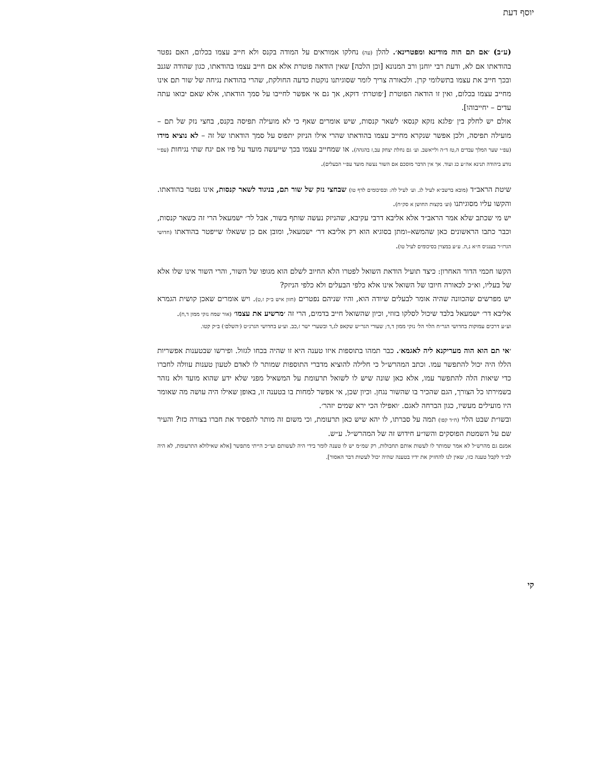יוסף דעת
(ע״ב) ׳אם תם הוה מודינא ומפטרינא׳. להלן (עה) נחלקו אמוראים על המודה בקנס ולא חייב עצמו בכלום, האם נפטר בהודאתו אם לא, ודעת רבי יוחנן ורב המנונא [וכן הלכה] שאין הודאה פוטרת אלא אם חייב עצמו בהודאתו, כגון שהודה שגנב ובכך חייב את עצמו בתשלומי קרן. ולכאורה צריך לומר שסוגיתנו נוקטת כדעה החולקת, שהרי בהודאת נגיחה של שור תם אינו מחייב עצמו בכלום, ואין זו הודאה הפוטרת [׳פוטרת׳ דוקא, אך גם אי אפשר לחייבו על סמך הודאתו, אלא שאם יבואו עתה עדים – יחייבוהו].
אולם יש לחלק בין ׳פלגא נזקא קנסא׳ לשאר קנסות, שיש אומרים שאף כי לא מועילה תפיסה בקנס, בחצי נזק של תם – מועילה תפיסה, ולכן אפשר שנקרא מחייב עצמו בהודאתו שהרי אילו הניזק יתפוס על סמך הודאתו של זה – לא נוציא מידו (עפ״י שער המלך עבדים ה,טז ד״ה ולייאשב. וע׳ גם נחלת יצחק עב,ז בהגהה). או שמחייב עצמו בכך שייעשה מועד על פיו אם יגח שתי נגיחות (עפ״י נודע ביהודה תנינא אה״ע כג ועוד. אך אין הדבר מוסכם אם השור נעשה מועד עפ״י הבעלים).
שיטת הראב״ד (מובא ברשב״א לעיל לג. וע׳ לעיל לה: ובסיכומים לדף טו) שבחצי נזק של שור תם, בניגוד לשאר קנסות, אינו נפטר בהודאתו. והקשו עליו מסוגיתנו (וע׳ בקצות החושן א סק״ח).
יש מי שכתב שלא אמר הראב״ד אלא אליבא דרבי עקיבא, שהניזק נעשה שותף בשור, אבל לר׳ ישמעאל הרי זה כשאר קנסות, וכבר כתבו הראשונים כאן שהמשא–ומתן בסוגיא הוא רק אליבא דר׳ ישמעאל, ומובן אם כן ששאלו שייפטר בהודאתו (חדושי הגרז״ר בענגיס ח״א נ,ה. ע״ע במצוין בסיכומים לעיל טו).
הקשו חכמי הדור האחרון: כיצד תועיל הודאת השואל לפטרו הלא החיוב לשלם הוא מגופו של השור, והרי השור אינו שלו אלא של בעליו, וא״כ לכאורה חיובו של השואל אינו אלא כלפי הבעלים ולא כלפי הניזק?
יש מפרשים שהכוונה שהיה אומר לבעלים שיודה הוא, והיו שניהם נפטרים (חזון איש ב״ק ז,ט). ויש אומרים שאכן קושית הגמרא אליבא דר׳ ישמעאל בלבד שיכול לסלקו בזוזי, וכיון שהשואל חייב בדמים, הרי זה ׳מרשיע את עצמו׳ (אור שמח נזקי ממון ד,ח).
וע״ע דרכים עמוקות בחדושי הגר״ח הלוי הל׳ נזקי ממון ד,ד; שעורי הגר״ש שקאפ לג,ד ובשערי ישר ז,כב. וע״ע בחדושי הגרנ״ט (׳השלם׳) ב״ק קטו.
׳אי תם הוא הוה מעריקנא ליה לאגמא׳. כבר תמהו בתוספות איזו טענה היא זו שהיה בכחו לגזול. ופירשו שבטענות אפשריות הללו היה יכול להתפשר עמו. וכתב המהרש״ל כי חלילה להוציא מדברי התוספות שמותר לו לאדם לטעון טענות עוולה לחברו כדי שיאות הלה להתפשר עמו, אלא כאן שונה שיש לו לשואל תרעומת על המשאיל מפני שלא ידע שהוא מועד ולא נזהר בשמירתו כל הצורך, הגם שהכיר בו שהשור נגחן. וכיון שכן, אי אפשר למחות בו בטענה זו, באופן שאילו היה עושה מה שאומר היו מועילים מעשיו, כגון הברחה לאגם. ׳ואפילו הכי ירא שמים יזהר׳.
ובשו״ת שבט הלוי (ח״ד קפו) תמה על סברתו, לו יהא שיש כאן תרעומת, וכי משום זה מותר להפסיד את חברו בצורה כזו? והעיר שם על השמטת הפוסקים והשו״ע חידוש זה של המהרש״ל. ע״ש.
אמנם גם מהרש״ל לא אמר שמותר לו לעשות אותם תחבולות, רק שמ״מ יש לו טענה לומר בידי היה לעשותם ועי״כ הייתי מתפשר [אלא שאילולא התרעומת, לא היה לב״ד לקבל טענה כזו, שאין לנו להחזיק את ידיו בטענה שהיה יכול לעשות דבר האסור].
קי